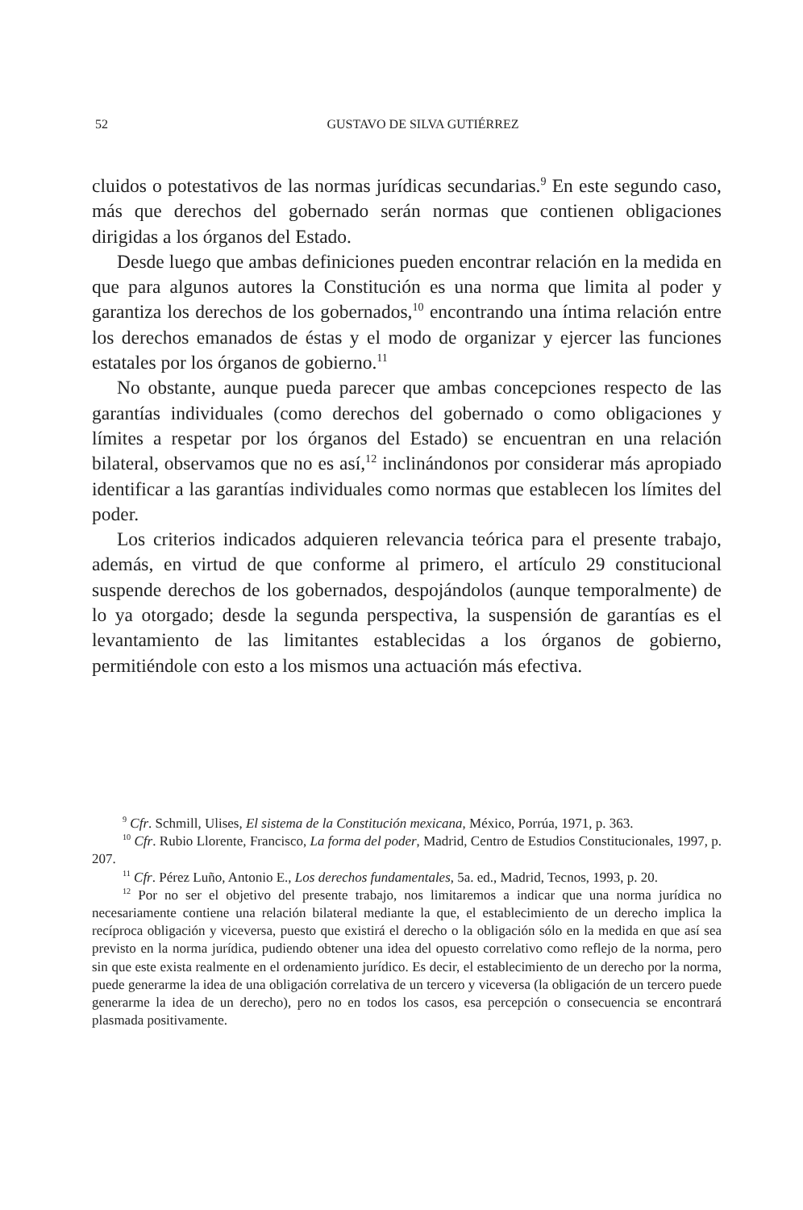52
GUSTAVO DE SILVA GUTIÉRREZ
cluidos o potestativos de las normas jurídicas secundarias.<sup>9</sup> En este segundo caso, más que derechos del gobernado serán normas que contienen obligaciones dirigidas a los órganos del Estado.
Desde luego que ambas definiciones pueden encontrar relación en la medida en que para algunos autores la Constitución es una norma que limita al poder y garantiza los derechos de los gobernados,<sup>10</sup> encontrando una íntima relación entre los derechos emanados de éstas y el modo de organizar y ejercer las funciones estatales por los órganos de gobierno.<sup>11</sup>
No obstante, aunque pueda parecer que ambas concepciones respecto de las garantías individuales (como derechos del gobernado o como obligaciones y límites a respetar por los órganos del Estado) se encuentran en una relación bilateral, observamos que no es así,<sup>12</sup> inclinándonos por considerar más apropiado identificar a las garantías individuales como normas que establecen los límites del poder.
Los criterios indicados adquieren relevancia teórica para el presente trabajo, además, en virtud de que conforme al primero, el artículo 29 constitucional suspende derechos de los gobernados, despojándolos (aunque temporalmente) de lo ya otorgado; desde la segunda perspectiva, la suspensión de garantías es el levantamiento de las limitantes establecidas a los órganos de gobierno, permitiéndole con esto a los mismos una actuación más efectiva.
<sup>9</sup> Cfr. Schmill, Ulises, El sistema de la Constitución mexicana, México, Porrúa, 1971, p. 363.
<sup>10</sup> Cfr. Rubio Llorente, Francisco, La forma del poder, Madrid, Centro de Estudios Constitucionales, 1997, p. 207.
<sup>11</sup> Cfr. Pérez Luño, Antonio E., Los derechos fundamentales, 5a. ed., Madrid, Tecnos, 1993, p. 20.
<sup>12</sup> Por no ser el objetivo del presente trabajo, nos limitaremos a indicar que una norma jurídica no necesariamente contiene una relación bilateral mediante la que, el establecimiento de un derecho implica la recíproca obligación y viceversa, puesto que existirá el derecho o la obligación sólo en la medida en que así sea previsto en la norma jurídica, pudiendo obtener una idea del opuesto correlativo como reflejo de la norma, pero sin que este exista realmente en el ordenamiento jurídico. Es decir, el establecimiento de un derecho por la norma, puede generarme la idea de una obligación correlativa de un tercero y viceversa (la obligación de un tercero puede generarme la idea de un derecho), pero no en todos los casos, esa percepción o consecuencia se encontrará plasmada positivamente.